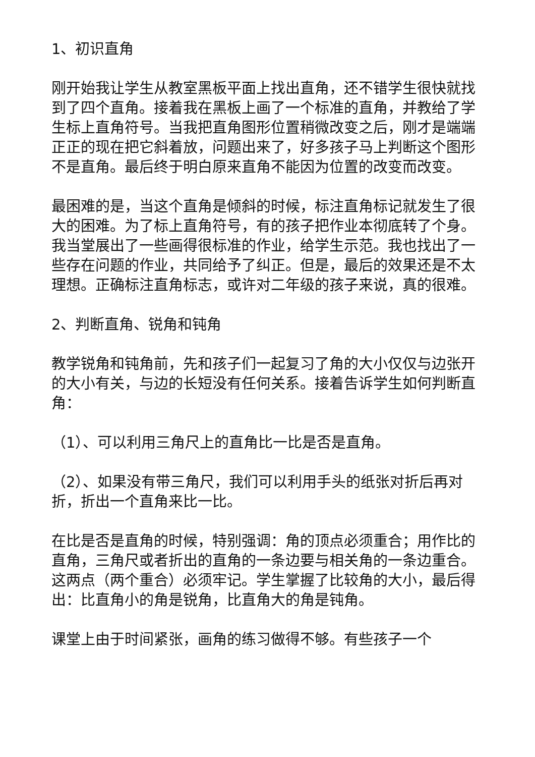1、初识直角
刚开始我让学生从教室黑板平面上找出直角，还不错学生很快就找到了四个直角。接着我在黑板上画了一个标准的直角，并教给了学生标上直角符号。当我把直角图形位置稍微改变之后，刚才是端端正正的现在把它斜着放，问题出来了，好多孩子马上判断这个图形不是直角。最后终于明白原来直角不能因为位置的改变而改变。
最困难的是，当这个直角是倾斜的时候，标注直角标记就发生了很大的困难。为了标上直角符号，有的孩子把作业本彻底转了个身。我当堂展出了一些画得很标准的作业，给学生示范。我也找出了一些存在问题的作业，共同给予了纠正。但是，最后的效果还是不太理想。正确标注直角标志，或许对二年级的孩子来说，真的很难。
2、判断直角、锐角和钝角
教学锐角和钝角前，先和孩子们一起复习了角的大小仅仅与边张开的大小有关，与边的长短没有任何关系。接着告诉学生如何判断直角：
（1）、可以利用三角尺上的直角比一比是否是直角。
（2）、如果没有带三角尺，我们可以利用手头的纸张对折后再对折，折出一个直角来比一比。
在比是否是直角的时候，特别强调：角的顶点必须重合；用作比的直角，三角尺或者折出的直角的一条边要与相关角的一条边重合。这两点（两个重合）必须牢记。学生掌握了比较角的大小，最后得出：比直角小的角是锐角，比直角大的角是钝角。
课堂上由于时间紧张，画角的练习做得不够。有些孩子一个